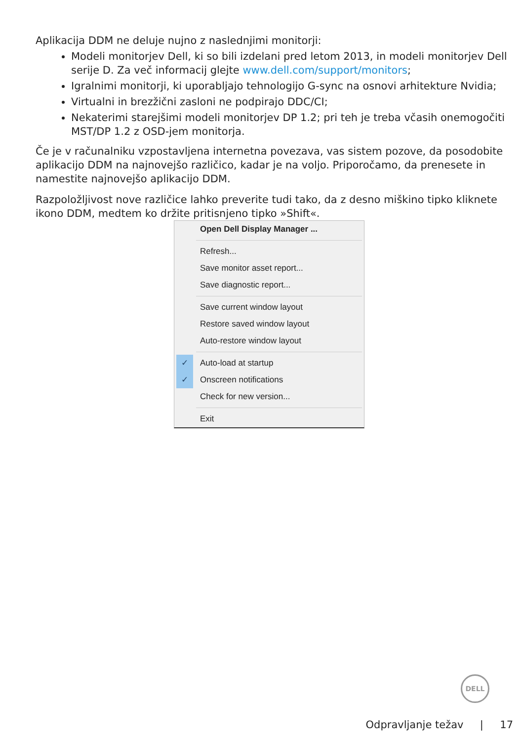Aplikacija DDM ne deluje nujno z naslednjimi monitorji:
Modeli monitorjev Dell, ki so bili izdelani pred letom 2013, in modeli monitorjev Dell serije D. Za več informacij glejte www.dell.com/support/monitors;
Igralnimi monitorji, ki uporabljajo tehnologijo G-sync na osnovi arhitekture Nvidia;
Virtualni in brezžični zasloni ne podpirajo DDC/CI;
Nekaterimi starejšimi modeli monitorjev DP 1.2; pri teh je treba včasih onemogočiti MST/DP 1.2 z OSD-jem monitorja.
Če je v računalniku vzpostavljena internetna povezava, vas sistem pozove, da posodobite aplikacijo DDM na najnovejšo različico, kadar je na voljo. Priporočamo, da prenesete in namestite najnovejšo aplikacijo DDM.
Razpoložljivost nove različice lahko preverite tudi tako, da z desno miškino tipko kliknete ikono DDM, medtem ko držite pritisnjeno tipko »Shift«.
Open Dell Display Manager ...
Refresh...
Save monitor asset report...
Save diagnostic report...
Save current window layout
Restore saved window layout
Auto-restore window layout
✓ Auto-load at startup
✓ Onscreen notifications
Check for new version...
Exit
DELL
Odpravljanje težav | 17